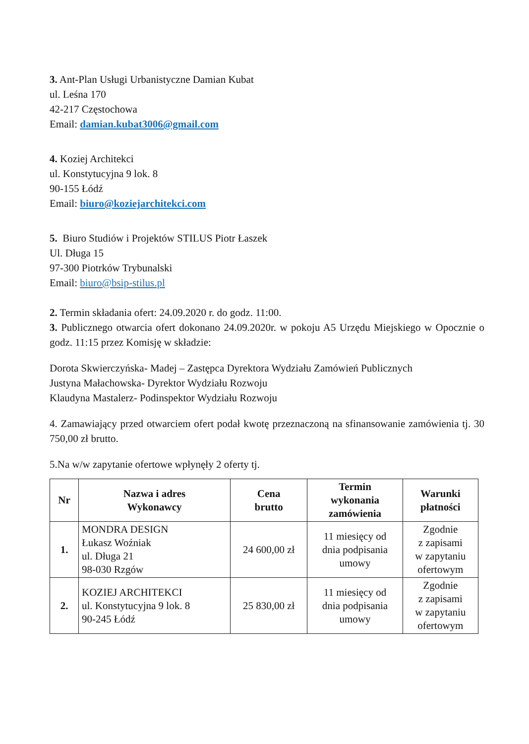3. Ant-Plan Usługi Urbanistyczne Damian Kubat
ul. Leśna 170
42-217 Częstochowa
Email: damian.kubat3006@gmail.com
4. Koziej Architekci
ul. Konstytucyjna 9 lok. 8
90-155 Łódź
Email: biuro@koziejarchitekci.com
5. Biuro Studiów i Projektów STILUS Piotr Łaszek
Ul. Długa 15
97-300 Piotrków Trybunalski
Email: biuro@bsip-stilus.pl
2. Termin składania ofert: 24.09.2020 r. do godz. 11:00.
3. Publicznego otwarcia ofert dokonano 24.09.2020r. w pokoju A5 Urzędu Miejskiego w Opocznie o godz. 11:15 przez Komisję w składzie:
Dorota Skwierczyńska- Madej – Zastępca Dyrektora Wydziału Zamówień Publicznych
Justyna Małachowska- Dyrektor Wydziału Rozwoju
Klaudyna Mastalerz- Podinspektor Wydziału Rozwoju
4. Zamawiający przed otwarciem ofert podał kwotę przeznaczoną na sfinansowanie zamówienia tj. 30 750,00 zł brutto.
5.Na w/w zapytanie ofertowe wpłynęły 2 oferty tj.
| Nr | Nazwa i adres Wykonawcy | Cena brutto | Termin wykonania zamówienia | Warunki płatności |
| --- | --- | --- | --- | --- |
| 1. | MONDRA DESIGN Łukasz Woźniak ul. Długa 21 98-030 Rzgów | 24 600,00 zł | 11 miesięcy od dnia podpisania umowy | Zgodnie z zapisami w zapytaniu ofertowym |
| 2. | KOZIEJ ARCHITEKCI ul. Konstytucyjna 9 lok. 8 90-245 Łódź | 25 830,00 zł | 11 miesięcy od dnia podpisania umowy | Zgodnie z zapisami w zapytaniu ofertowym |